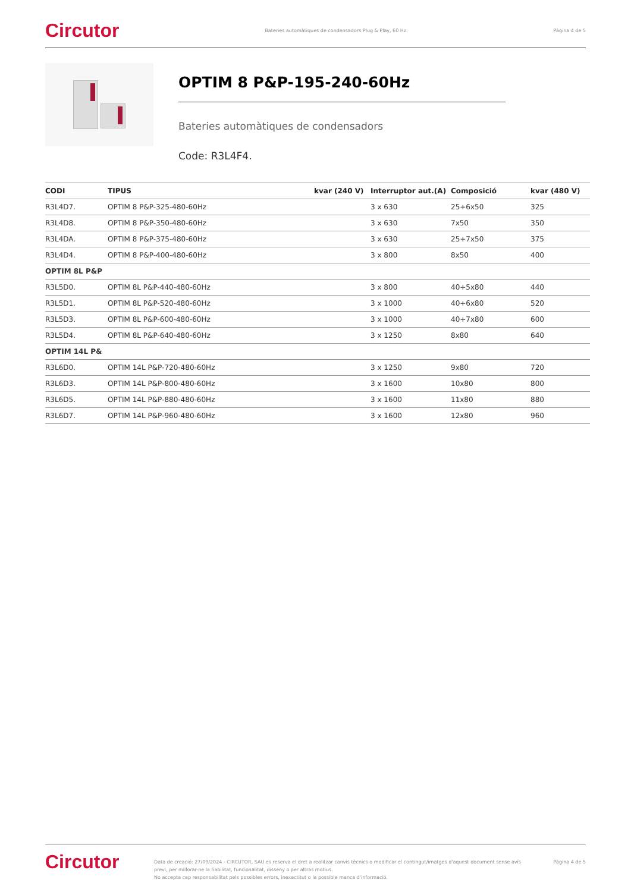Circutor Bateries automàtiques de condensadors Plug & Play, 60 Hz. Pàgina 4 de 5
OPTIM 8 P&P-195-240-60Hz
Bateries automàtiques de condensadors
Code: R3L4F4.
| CODI | TIPUS | kvar (240 V) | Interruptor aut.(A) | Composició | kvar (480 V) |
| --- | --- | --- | --- | --- | --- |
| R3L4D7. | OPTIM 8 P&P-325-480-60Hz | | 3 x 630 | 25+6x50 | 325 |
| R3L4D8. | OPTIM 8 P&P-350-480-60Hz | | 3 x 630 | 7x50 | 350 |
| R3L4DA. | OPTIM 8 P&P-375-480-60Hz | | 3 x 630 | 25+7x50 | 375 |
| R3L4D4. | OPTIM 8 P&P-400-480-60Hz | | 3 x 800 | 8x50 | 400 |
| OPTIM 8L P&P | | | | | |
| R3L5D0. | OPTIM 8L P&P-440-480-60Hz | | 3 x 800 | 40+5x80 | 440 |
| R3L5D1. | OPTIM 8L P&P-520-480-60Hz | | 3 x 1000 | 40+6x80 | 520 |
| R3L5D3. | OPTIM 8L P&P-600-480-60Hz | | 3 x 1000 | 40+7x80 | 600 |
| R3L5D4. | OPTIM 8L P&P-640-480-60Hz | | 3 x 1250 | 8x80 | 640 |
| OPTIM 14L P& | | | | | |
| R3L6D0. | OPTIM 14L P&P-720-480-60Hz | | 3 x 1250 | 9x80 | 720 |
| R3L6D3. | OPTIM 14L P&P-800-480-60Hz | | 3 x 1600 | 10x80 | 800 |
| R3L6D5. | OPTIM 14L P&P-880-480-60Hz | | 3 x 1600 | 11x80 | 880 |
| R3L6D7. | OPTIM 14L P&P-960-480-60Hz | | 3 x 1600 | 12x80 | 960 |
Circutor
Data de creació: 27/09/2024 - CIRCUTOR, SAU es reserva el dret a realitzar canvis tècnics o modificar el contingut/imatges d'aquest document sense avís previ, per millorar-ne la fiabilitat, funcionalitat, disseny o per altras motius.
No accepta cap responsabilitat pels possibles errors, inexactitut o la possible manca d'informació.
Pàgina 4 de 5